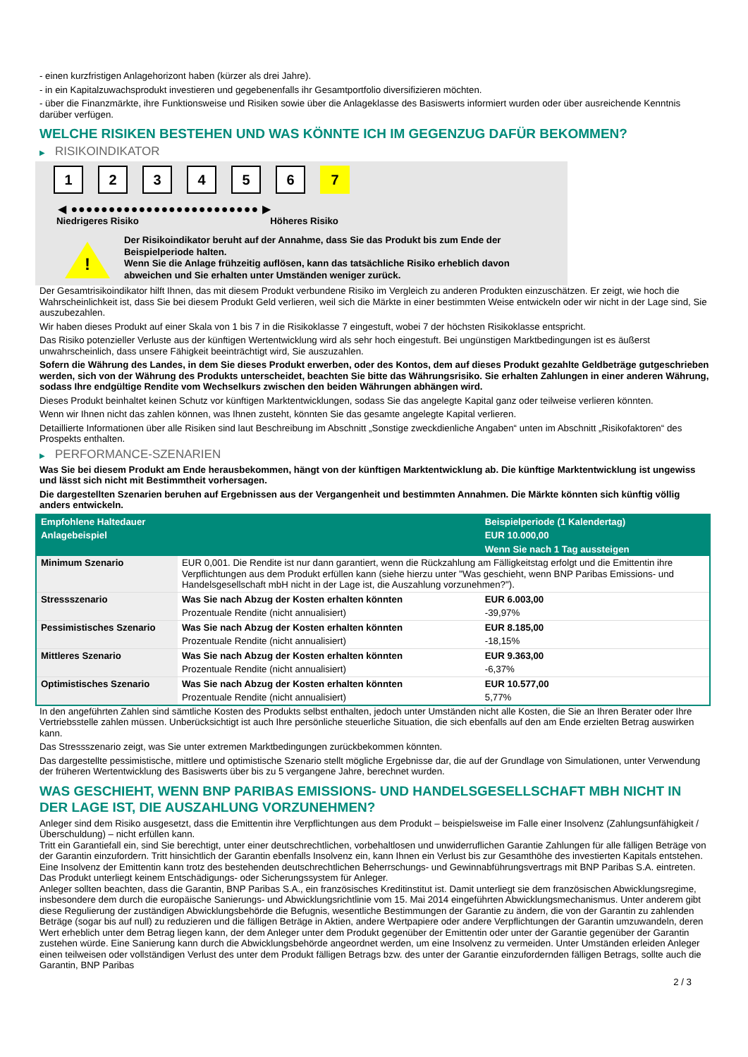- einen kurzfristigen Anlagehorizont haben (kürzer als drei Jahre).
- in ein Kapitalzuwachsprodukt investieren und gegebenenfalls ihr Gesamtportfolio diversifizieren möchten.
- über die Finanzmärkte, ihre Funktionsweise und Risiken sowie über die Anlageklasse des Basiswerts informiert wurden oder über ausreichende Kenntnis darüber verfügen.
WELCHE RISIKEN BESTEHEN UND WAS KÖNNTE ICH IM GEGENZUG DAFÜR BEKOMMEN?
▶ RISIKOINDIKATOR
1 2 3 4 5 6 7
◀ ●●●●●●●●●●●●●●●●●●●●●●●●● ▶
Niedrigeres Risiko Höheres Risiko
!
Der Risikoindikator beruht auf der Annahme, dass Sie das Produkt bis zum Ende der Beispielperiode halten.
Wenn Sie die Anlage frühzeitig auflösen, kann das tatsächliche Risiko erheblich davon abweichen und Sie erhalten unter Umständen weniger zurück.
Der Gesamtrisikoindikator hilft Ihnen, das mit diesem Produkt verbundene Risiko im Vergleich zu anderen Produkten einzuschätzen. Er zeigt, wie hoch die Wahrscheinlichkeit ist, dass Sie bei diesem Produkt Geld verlieren, weil sich die Märkte in einer bestimmten Weise entwickeln oder wir nicht in der Lage sind, Sie auszubezahlen.
Wir haben dieses Produkt auf einer Skala von 1 bis 7 in die Risikoklasse 7 eingestuft, wobei 7 der höchsten Risikoklasse entspricht.
Das Risiko potenzieller Verluste aus der künftigen Wertentwicklung wird als sehr hoch eingestuft. Bei ungünstigen Marktbedingungen ist es äußerst unwahrscheinlich, dass unsere Fähigkeit beeinträchtigt wird, Sie auszuzahlen.
Sofern die Währung des Landes, in dem Sie dieses Produkt erwerben, oder des Kontos, dem auf dieses Produkt gezahlte Geldbeträge gutgeschrieben werden, sich von der Währung des Produkts unterscheidet, beachten Sie bitte das Währungsrisiko. Sie erhalten Zahlungen in einer anderen Währung, sodass Ihre endgültige Rendite vom Wechselkurs zwischen den beiden Währungen abhängen wird.
Dieses Produkt beinhaltet keinen Schutz vor künftigen Marktentwicklungen, sodass Sie das angelegte Kapital ganz oder teilweise verlieren könnten.
Wenn wir Ihnen nicht das zahlen können, was Ihnen zusteht, könnten Sie das gesamte angelegte Kapital verlieren.
Detaillierte Informationen über alle Risiken sind laut Beschreibung im Abschnitt „Sonstige zweckdienliche Angaben“ unten im Abschnitt „Risikofaktoren“ des Prospekts enthalten.
▶ PERFORMANCE-SZENARIEN
Was Sie bei diesem Produkt am Ende herausbekommen, hängt von der künftigen Marktentwicklung ab. Die künftige Marktentwicklung ist ungewiss und lässt sich nicht mit Bestimmtheit vorhersagen.
Die dargestellten Szenarien beruhen auf Ergebnissen aus der Vergangenheit und bestimmten Annahmen. Die Märkte könnten sich künftig völlig anders entwickeln.
| Empfohlene Haltedauer | | Beispielperiode (1 Kalendertag) |
| Anlagebeispiel | | EUR 10.000,00 |
| | | Wenn Sie nach 1 Tag aussteigen |
| Minimum Szenario | EUR 0,001. Die Rendite ist nur dann garantiert, wenn die Rückzahlung am Fälligkeitstag erfolgt und die Emittentin ihre Verpflichtungen aus dem Produkt erfüllen kann (siehe hierzu unter "Was geschieht, wenn BNP Paribas Emissions- und Handelsgesellschaft mbH nicht in der Lage ist, die Auszahlung vorzunehmen?"). | |
| Stressszenario | Was Sie nach Abzug der Kosten erhalten könnten | EUR 6.003,00 |
| | Prozentuale Rendite (nicht annualisiert) | -39,97% |
| Pessimistisches Szenario | Was Sie nach Abzug der Kosten erhalten könnten | EUR 8.185,00 |
| | Prozentuale Rendite (nicht annualisiert) | -18,15% |
| Mittleres Szenario | Was Sie nach Abzug der Kosten erhalten könnten | EUR 9.363,00 |
| | Prozentuale Rendite (nicht annualisiert) | -6,37% |
| Optimistisches Szenario | Was Sie nach Abzug der Kosten erhalten könnten | EUR 10.577,00 |
| | Prozentuale Rendite (nicht annualisiert) | 5,77% |
In den angeführten Zahlen sind sämtliche Kosten des Produkts selbst enthalten, jedoch unter Umständen nicht alle Kosten, die Sie an Ihren Berater oder Ihre Vertriebsstelle zahlen müssen. Unberücksichtigt ist auch Ihre persönliche steuerliche Situation, die sich ebenfalls auf den am Ende erzielten Betrag auswirken kann.
Das Stressszenario zeigt, was Sie unter extremen Marktbedingungen zurückbekommen könnten.
Das dargestellte pessimistische, mittlere und optimistische Szenario stellt mögliche Ergebnisse dar, die auf der Grundlage von Simulationen, unter Verwendung der früheren Wertentwicklung des Basiswerts über bis zu 5 vergangene Jahre, berechnet wurden.
WAS GESCHIEHT, WENN BNP PARIBAS EMISSIONS- UND HANDELSGESELLSCHAFT MBH NICHT IN DER LAGE IST, DIE AUSZAHLUNG VORZUNEHMEN?
Anleger sind dem Risiko ausgesetzt, dass die Emittentin ihre Verpflichtungen aus dem Produkt – beispielsweise im Falle einer Insolvenz (Zahlungsunfähigkeit / Überschuldung) – nicht erfüllen kann.
Tritt ein Garantiefall ein, sind Sie berechtigt, unter einer deutschrechtlichen, vorbehaltlosen und unwiderruflichen Garantie Zahlungen für alle fälligen Beträge von der Garantin einzufordern. Tritt hinsichtlich der Garantin ebenfalls Insolvenz ein, kann Ihnen ein Verlust bis zur Gesamthöhe des investierten Kapitals entstehen. Eine Insolvenz der Emittentin kann trotz des bestehenden deutschrechtlichen Beherrschungs- und Gewinnabführungsvertrags mit BNP Paribas S.A. eintreten.
Das Produkt unterliegt keinem Entschädigungs- oder Sicherungssystem für Anleger.
Anleger sollten beachten, dass die Garantin, BNP Paribas S.A., ein französisches Kreditinstitut ist. Damit unterliegt sie dem französischen Abwicklungsregime, insbesondere dem durch die europäische Sanierungs- und Abwicklungsrichtlinie vom 15. Mai 2014 eingeführten Abwicklungsmechanismus. Unter anderem gibt diese Regulierung der zuständigen Abwicklungsbehörde die Befugnis, wesentliche Bestimmungen der Garantie zu ändern, die von der Garantin zu zahlenden Beträge (sogar bis auf null) zu reduzieren und die fälligen Beträge in Aktien, andere Wertpapiere oder andere Verpflichtungen der Garantin umzuwandeln, deren Wert erheblich unter dem Betrag liegen kann, der dem Anleger unter dem Produkt gegenüber der Emittentin oder unter der Garantie gegenüber der Garantin zustehen würde. Eine Sanierung kann durch die Abwicklungsbehörde angeordnet werden, um eine Insolvenz zu vermeiden. Unter Umständen erleiden Anleger einen teilweisen oder vollständigen Verlust des unter dem Produkt fälligen Betrags bzw. des unter der Garantie einzufordernden fälligen Betrags, sollte auch die Garantin, BNP Paribas
2 / 3